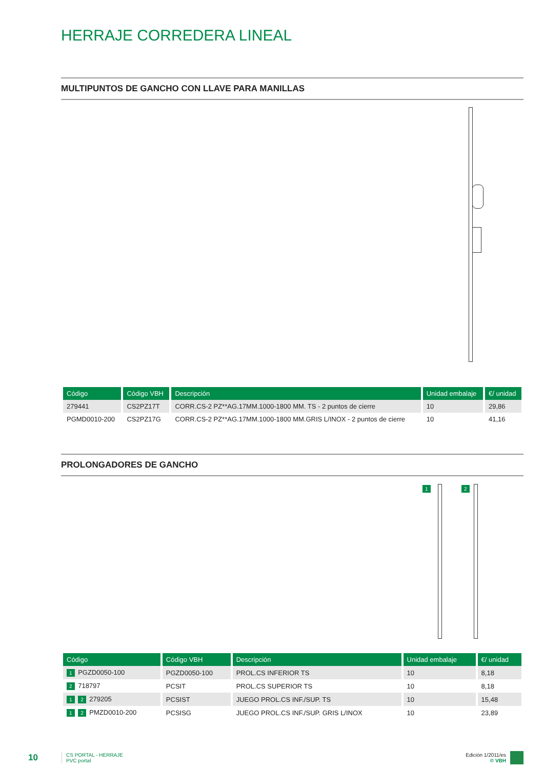HERRAJE CORREDERA LINEAL
MULTIPUNTOS DE GANCHO CON LLAVE PARA MANILLAS
| Código | Código VBH | Descripción | Unidad embalaje | €/ unidad |
| --- | --- | --- | --- | --- |
| 279441 | CS2PZ17T | CORR.CS-2 PZ**AG.17MM.1000-1800 MM. TS - 2 puntos de cierre | 10 | 29,86 |
| PGMD0010-200 | CS2PZ17G | CORR.CS-2 PZ**AG.17MM.1000-1800 MM.GRIS L/INOX - 2 puntos de cierre | 10 | 41,16 |
PROLONGADORES DE GANCHO
1 2
| Código | Código VBH | Descripción | Unidad embalaje | €/ unidad |
| --- | --- | --- | --- | --- |
| 1 PGZD0050-100 | PGZD0050-100 | PROL.CS INFERIOR TS | 10 | 8,18 |
| 2 718797 | PCSIT | PROL.CS SUPERIOR TS | 10 | 8,18 |
| 1 2 279205 | PCSIST | JUEGO PROL.CS INF./SUP. TS | 10 | 15,48 |
| 1 2 PMZD0010-200 | PCSISG | JUEGO PROL.CS INF./SUP. GRIS L/INOX | 10 | 23,89 |
10
CS PORTAL - HERRAJE
PVC portal
Edición 1/2011/es
© VBH